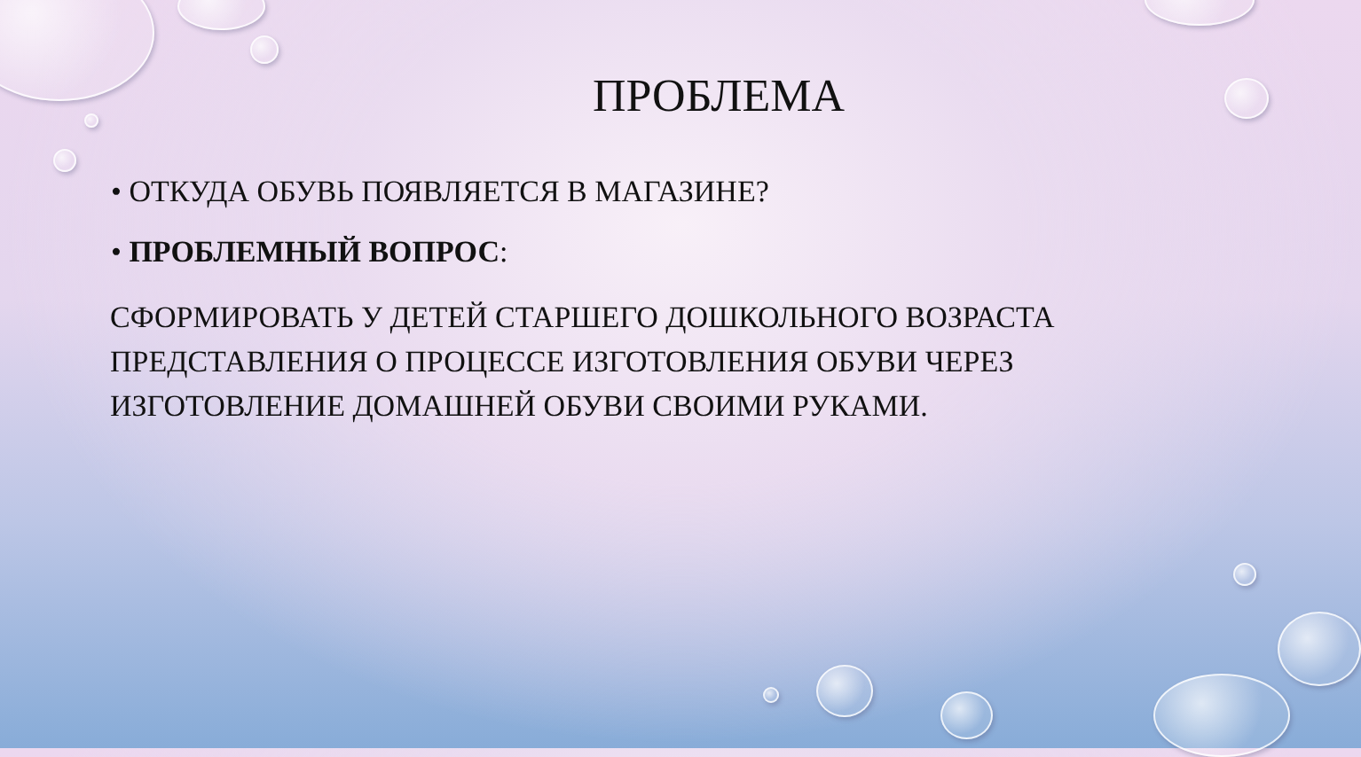ПРОБЛЕМА
• ОТКУДА ОБУВЬ ПОЯВЛЯЕТСЯ В МАГАЗИНЕ?
• ПРОБЛЕМНЫЙ ВОПРОС:
СФОРМИРОВАТЬ У ДЕТЕЙ СТАРШЕГО ДОШКОЛЬНОГО ВОЗРАСТА ПРЕДСТАВЛЕНИЯ О ПРОЦЕССЕ ИЗГОТОВЛЕНИЯ ОБУВИ ЧЕРЕЗ ИЗГОТОВЛЕНИЕ ДОМАШНЕЙ ОБУВИ СВОИМИ РУКАМИ.